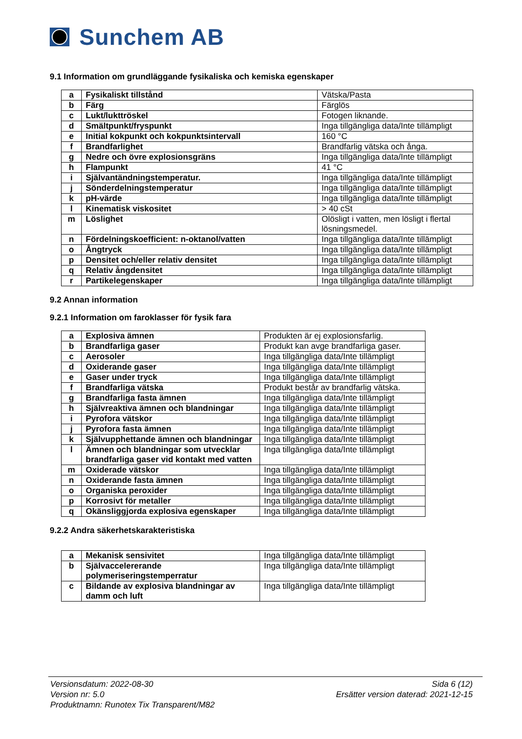Sunchem AB
9.1 Information om grundläggande fysikaliska och kemiska egenskaper
| a | Fysikaliskt tillstånd | Vätska/Pasta |
| b | Färg | Färglös |
| c | Lukt/lukttröskel | Fotogen liknande. |
| d | Smältpunkt/fryspunkt | Inga tillgängliga data/Inte tillämpligt |
| e | Initial kokpunkt och kokpunktsintervall | 160 °C |
| f | Brandfarlighet | Brandfarlig vätska och ånga. |
| g | Nedre och övre explosionsgräns | Inga tillgängliga data/Inte tillämpligt |
| h | Flampunkt | 41 °C |
| i | Självantändningstemperatur. | Inga tillgängliga data/Inte tillämpligt |
| j | Sönderdelningstemperatur | Inga tillgängliga data/Inte tillämpligt |
| k | pH-värde | Inga tillgängliga data/Inte tillämpligt |
| l | Kinematisk viskositet | > 40 cSt |
| m | Löslighet | Olösligt i vatten, men lösligt i flertal lösningsmedel. |
| n | Fördelningskoefficient: n-oktanol/vatten | Inga tillgängliga data/Inte tillämpligt |
| o | Ångtryck | Inga tillgängliga data/Inte tillämpligt |
| p | Densitet och/eller relativ densitet | Inga tillgängliga data/Inte tillämpligt |
| q | Relativ ångdensitet | Inga tillgängliga data/Inte tillämpligt |
| r | Partikelegenskaper | Inga tillgängliga data/Inte tillämpligt |
9.2 Annan information
9.2.1 Information om faroklasser för fysik fara
| a | Explosiva ämnen | Produkten är ej explosionsfarlig. |
| b | Brandfarliga gaser | Produkt kan avge brandfarliga gaser. |
| c | Aerosoler | Inga tillgängliga data/Inte tillämpligt |
| d | Oxiderande gaser | Inga tillgängliga data/Inte tillämpligt |
| e | Gaser under tryck | Inga tillgängliga data/Inte tillämpligt |
| f | Brandfarliga vätska | Produkt består av brandfarlig vätska. |
| g | Brandfarliga fasta ämnen | Inga tillgängliga data/Inte tillämpligt |
| h | Självreaktiva ämnen och blandningar | Inga tillgängliga data/Inte tillämpligt |
| i | Pyrofora vätskor | Inga tillgängliga data/Inte tillämpligt |
| j | Pyrofora fasta ämnen | Inga tillgängliga data/Inte tillämpligt |
| k | Självupphettande ämnen och blandningar | Inga tillgängliga data/Inte tillämpligt |
| l | Ämnen och blandningar som utvecklar brandfarliga gaser vid kontakt med vatten | Inga tillgängliga data/Inte tillämpligt |
| m | Oxiderade vätskor | Inga tillgängliga data/Inte tillämpligt |
| n | Oxiderande fasta ämnen | Inga tillgängliga data/Inte tillämpligt |
| o | Organiska peroxider | Inga tillgängliga data/Inte tillämpligt |
| p | Korrosivt för metaller | Inga tillgängliga data/Inte tillämpligt |
| q | Okänsliggjorda explosiva egenskaper | Inga tillgängliga data/Inte tillämpligt |
9.2.2 Andra säkerhetskarakteristiska
| a | Mekanisk sensivitet | Inga tillgängliga data/Inte tillämpligt |
| b | Självaccelererande polymeriseringstemperratur | Inga tillgängliga data/Inte tillämpligt |
| c | Bildande av explosiva blandningar av damm och luft | Inga tillgängliga data/Inte tillämpligt |
Versionsdatum: 2022-08-30
Version nr: 5.0
Produktnamn: Runotex Tix Transparent/M82
Sida 6 (12)
Ersätter version daterad: 2021-12-15